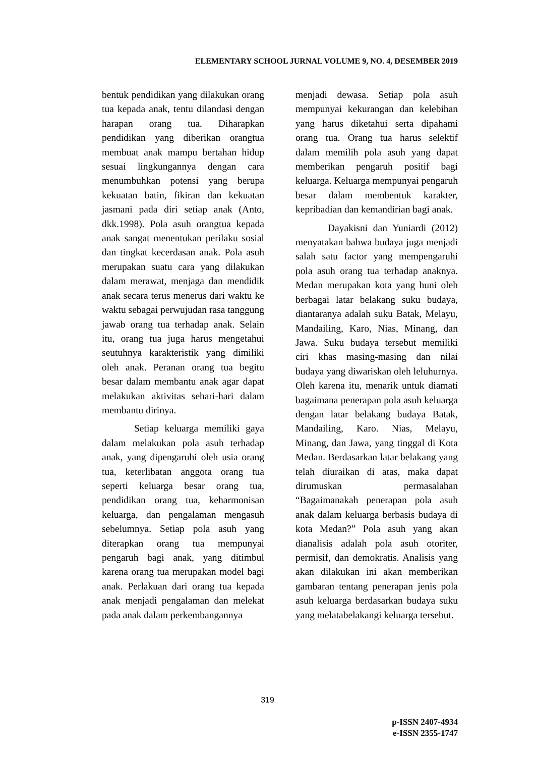ELEMENTARY SCHOOL JURNAL VOLUME 9, NO. 4, DESEMBER 2019
bentuk pendidikan yang dilakukan orang tua kepada anak, tentu dilandasi dengan harapan orang tua. Diharapkan pendidikan yang diberikan orangtua membuat anak mampu bertahan hidup sesuai lingkungannya dengan cara menumbuhkan potensi yang berupa kekuatan batin, fikiran dan kekuatan jasmani pada diri setiap anak (Anto, dkk.1998). Pola asuh orangtua kepada anak sangat menentukan perilaku sosial dan tingkat kecerdasan anak. Pola asuh merupakan suatu cara yang dilakukan dalam merawat, menjaga dan mendidik anak secara terus menerus dari waktu ke waktu sebagai perwujudan rasa tanggung jawab orang tua terhadap anak. Selain itu, orang tua juga harus mengetahui seutuhnya karakteristik yang dimiliki oleh anak. Peranan orang tua begitu besar dalam membantu anak agar dapat melakukan aktivitas sehari-hari dalam membantu dirinya.
Setiap keluarga memiliki gaya dalam melakukan pola asuh terhadap anak, yang dipengaruhi oleh usia orang tua, keterlibatan anggota orang tua seperti keluarga besar orang tua, pendidikan orang tua, keharmonisan keluarga, dan pengalaman mengasuh sebelumnya. Setiap pola asuh yang diterapkan orang tua mempunyai pengaruh bagi anak, yang ditimbul karena orang tua merupakan model bagi anak. Perlakuan dari orang tua kepada anak menjadi pengalaman dan melekat pada anak dalam perkembangannya
menjadi dewasa. Setiap pola asuh mempunyai kekurangan dan kelebihan yang harus diketahui serta dipahami orang tua. Orang tua harus selektif dalam memilih pola asuh yang dapat memberikan pengaruh positif bagi keluarga. Keluarga mempunyai pengaruh besar dalam membentuk karakter, kepribadian dan kemandirian bagi anak.
Dayakisni dan Yuniardi (2012) menyatakan bahwa budaya juga menjadi salah satu factor yang mempengaruhi pola asuh orang tua terhadap anaknya. Medan merupakan kota yang huni oleh berbagai latar belakang suku budaya, diantaranya adalah suku Batak, Melayu, Mandailing, Karo, Nias, Minang, dan Jawa. Suku budaya tersebut memiliki ciri khas masing-masing dan nilai budaya yang diwariskan oleh leluhurnya. Oleh karena itu, menarik untuk diamati bagaimana penerapan pola asuh keluarga dengan latar belakang budaya Batak, Mandailing, Karo. Nias, Melayu, Minang, dan Jawa, yang tinggal di Kota Medan. Berdasarkan latar belakang yang telah diuraikan di atas, maka dapat dirumuskan permasalahan “Bagaimanakah penerapan pola asuh anak dalam keluarga berbasis budaya di kota Medan?” Pola asuh yang akan dianalisis adalah pola asuh otoriter, permisif, dan demokratis. Analisis yang akan dilakukan ini akan memberikan gambaran tentang penerapan jenis pola asuh keluarga berdasarkan budaya suku yang melatabelakangi keluarga tersebut.
319
p-ISSN 2407-4934
e-ISSN 2355-1747